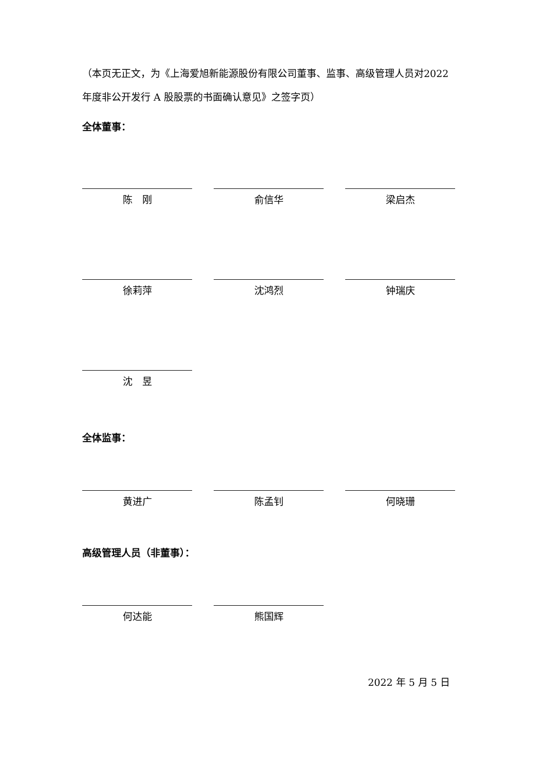（本页无正文，为《上海爱旭新能源股份有限公司董事、监事、高级管理人员对2022 年度非公开发行 A 股股票的书面确认意见》之签字页）
全体董事：
陈　刚 俞信华 梁启杰
徐莉萍 沈鸿烈 钟瑞庆
沈　昱
全体监事：
黄进广 陈孟钊 何晓珊
高级管理人员（非董事）：
何达能 熊国辉
2022 年 5 月 5 日